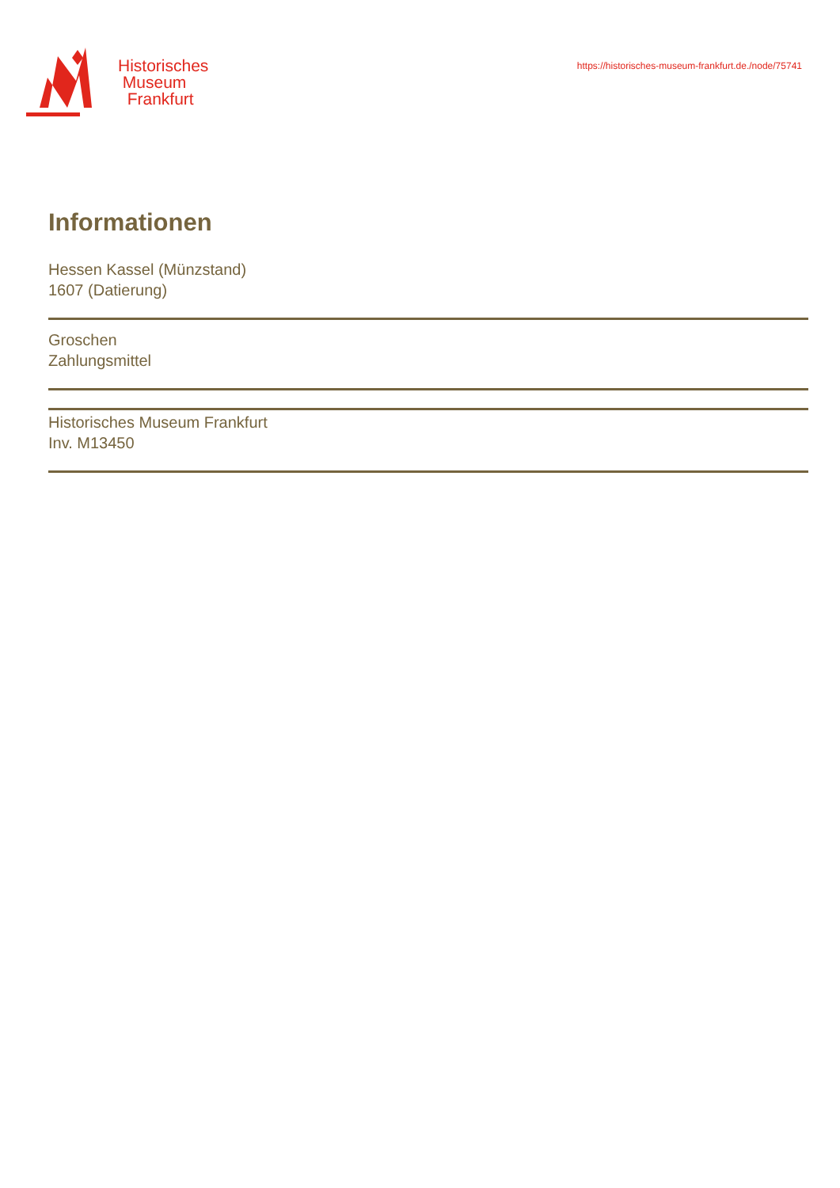Historisches
Museum
Frankfurt
https://historisches-museum-frankfurt.de./node/75741
Informationen
Hessen Kassel (Münzstand)
1607 (Datierung)
Groschen
Zahlungsmittel
Historisches Museum Frankfurt
Inv. M13450